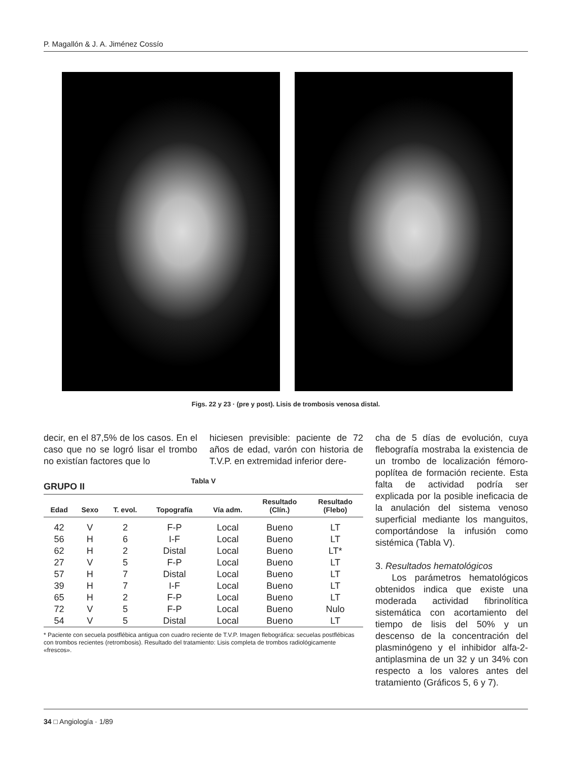P. Magallón & J. A. Jiménez Cossío
Figs. 22 y 23 · (pre y post). Lisis de trombosis venosa distal.
decir, en el 87,5% de los casos. En el caso que no se logró lisar el trombo no existían factores que lo
hiciesen previsible: paciente de 72 años de edad, varón con historia de T.V.P. en extremidad inferior dere-
GRUPO II
Tabla V
| Edad | Sexo | T. evol. | Topografía | Vía adm. | Resultado (Clín.) | Resultado (Flebo) |
| --- | --- | --- | --- | --- | --- | --- |
| 42 | V | 2 | F-P | Local | Bueno | LT |
| 56 | H | 6 | I-F | Local | Bueno | LT |
| 62 | H | 2 | Distal | Local | Bueno | LT* |
| 27 | V | 5 | F-P | Local | Bueno | LT |
| 57 | H | 7 | Distal | Local | Bueno | LT |
| 39 | H | 7 | I-F | Local | Bueno | LT |
| 65 | H | 2 | F-P | Local | Bueno | LT |
| 72 | V | 5 | F-P | Local | Bueno | Nulo |
| 54 | V | 5 | Distal | Local | Bueno | LT |
* Paciente con secuela postflébica antigua con cuadro reciente de T.V.P. Imagen flebográfica: secuelas postflébicas con trombos recientes (retrombosis). Resultado del tratamiento: Lisis completa de trombos radiológicamente «frescos».
cha de 5 días de evolución, cuya flebografía mostraba la existencia de un trombo de localización fémoro-poplítea de formación reciente. Esta falta de actividad podría ser explicada por la posible ineficacia de la anulación del sistema venoso superficial mediante los manguitos, comportándose la infusión como sistémica (Tabla V).
3. Resultados hematológicos
Los parámetros hematológicos obtenidos indica que existe una moderada actividad fibrinolítica sistemática con acortamiento del tiempo de lisis del 50% y un descenso de la concentración del plasminógeno y el inhibidor alfa-2-antiplasmina de un 32 y un 34% con respecto a los valores antes del tratamiento (Gráficos 5, 6 y 7).
34 □ Angiología · 1/89